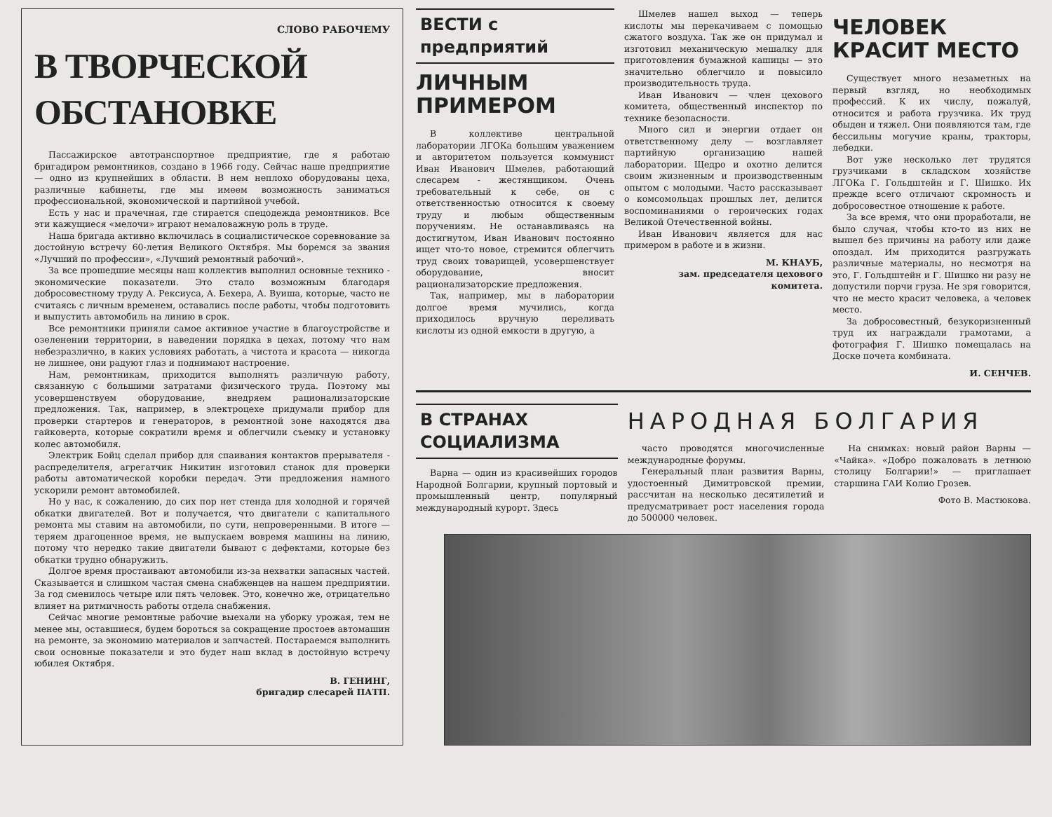СЛОВО РАБОЧЕМУ
В ТВОРЧЕСКОЙ ОБСТАНОВКЕ
Пассажирское автотранспортное предприятие, где я работаю бригадиром ремонтников, создано в 1966 году. Сейчас наше предприятие — одно из крупнейших в области. В нем неплохо оборудованы цеха, различные кабинеты, где мы имеем возможность заниматься профессиональной, экономической и партийной учебой.
Есть у нас и прачечная, где стирается спецодежда ремонтников. Все эти кажущиеся «мелочи» играют немаловажную роль в труде.
Наша бригада активно включилась в социалистическое соревнование за достойную встречу 60-летия Великого Октября. Мы боремся за звания «Лучший по профессии», «Лучший ремонтный рабочий».
За все прошедшие месяцы наш коллектив выполнил основные технико - экономические показатели. Это стало возможным благодаря добросовестному труду А. Рексиуса, А. Бехера, А. Вуиша, которые, часто не считаясь с личным временем, оставались после работы, чтобы подготовить и выпустить автомобиль на линию в срок.
Все ремонтники приняли самое активное участие в благоустройстве и озеленении территории, в наведении порядка в цехах, потому что нам небезразлично, в каких условиях работать, а чистота и красота — никогда не лишнее, они радуют глаз и поднимают настроение.
Нам, ремонтникам, приходится выполнять различную работу, связанную с большими затратами физического труда. Поэтому мы усовершенствуем оборудование, внедряем рационализаторские предложения. Так, например, в электроцехе придумали прибор для проверки стартеров и генераторов, в ремонтной зоне находятся два гайковерта, которые сократили время и облегчили съемку и установку колес автомобиля.
Электрик Бойц сделал прибор для спаивания контактов прерывателя - распределителя, агрегатчик Никитин изготовил станок для проверки работы автоматической коробки передач. Эти предложения намного ускорили ремонт автомобилей.
Но у нас, к сожалению, до сих пор нет стенда для холодной и горячей обкатки двигателей. Вот и получается, что двигатели с капитального ремонта мы ставим на автомобили, по сути, непроверенными. В итоге — теряем драгоценное время, не выпускаем вовремя машины на линию, потому что нередко такие двигатели бывают с дефектами, которые без обкатки трудно обнаружить.
Долгое время простаивают автомобили из-за нехватки запасных частей. Сказывается и слишком частая смена снабженцев на нашем предприятии. За год сменилось четыре или пять человек. Это, конечно же, отрицательно влияет на ритмичность работы отдела снабжения.
Сейчас многие ремонтные рабочие выехали на уборку урожая, тем не менее мы, оставшиеся, будем бороться за сокращение простоев автомашин на ремонте, за экономию материалов и запчастей. Постараемся выполнить свои основные показатели и это будет наш вклад в достойную встречу юбилея Октября.
В. ГЕНИНГ,
бригадир слесарей ПАТП.
ВЕСТИ с предприятий
ЛИЧНЫМ ПРИМЕРОМ
В коллективе центральной лаборатории ЛГОКа большим уважением и авторитетом пользуется коммунист Иван Иванович Шмелев, работающий слесарем - жестянщиком. Очень требовательный к себе, он с ответственностью относится к своему труду и любым общественным поручениям. Не останавливаясь на достигнутом, Иван Иванович постоянно ищет что-то новое, стремится облегчить труд своих товарищей, усовершенствует оборудование, вносит рационализаторские предложения.
Так, например, мы в лаборатории долгое время мучились, когда приходилось вручную переливать кислоты из одной емкости в другую, а
Шмелев нашел выход — теперь кислоты мы перекачиваем с помощью сжатого воздуха. Так же он придумал и изготовил механическую мешалку для приготовления бумажной кашицы — это значительно облегчило и повысило производительность труда.
Иван Иванович — член цехового комитета, общественный инспектор по технике безопасности.
Много сил и энергии отдает он ответственному делу — возглавляет партийную организацию нашей лаборатории. Щедро и охотно делится своим жизненным и производственным опытом с молодыми. Часто рассказывает о комсомольцах прошлых лет, делится воспоминаниями о героических годах Великой Отечественной войны.
Иван Иванович является для нас примером в работе и в жизни.
М. КНАУБ,
зам. председателя цехового комитета.
ЧЕЛОВЕК КРАСИТ МЕСТО
Существует много незаметных на первый взгляд, но необходимых профессий. К их числу, пожалуй, относится и работа грузчика. Их труд обыден и тяжел. Они появляются там, где бессильны могучие краны, тракторы, лебедки.
Вот уже несколько лет трудятся грузчиками в складском хозяйстве ЛГОКа Г. Гольдштейн и Г. Шишко. Их прежде всего отличают скромность и добросовестное отношение к работе.
За все время, что они проработали, не было случая, чтобы кто-то из них не вышел без причины на работу или даже опоздал. Им приходится разгружать различные материалы, но несмотря на это, Г. Гольдштейн и Г. Шишко ни разу не допустили порчи груза. Не зря говорится, что не место красит человека, а человек место.
За добросовестный, безукоризненный труд их награждали грамотами, а фотография Г. Шишко помещалась на Доске почета комбината.
И. СЕНЧЕВ.
В СТРАНАХ СОЦИАЛИЗМА
Варна — один из красивейших городов Народной Болгарии, крупный портовый и промышленный центр, популярный международный курорт. Здесь
НАРОДНАЯ БОЛГАРИЯ
часто проводятся многочисленные международные форумы.
Генеральный план развития Варны, удостоенный Димитровской премии, рассчитан на несколько десятилетий и предусматривает рост населения города до 500000 человек.
На снимках: новый район Варны — «Чайка». «Добро пожаловать в летнюю столицу Болгарии!» — приглашает старшина ГАИ Колио Грозев.
Фото В. Мастюкова.